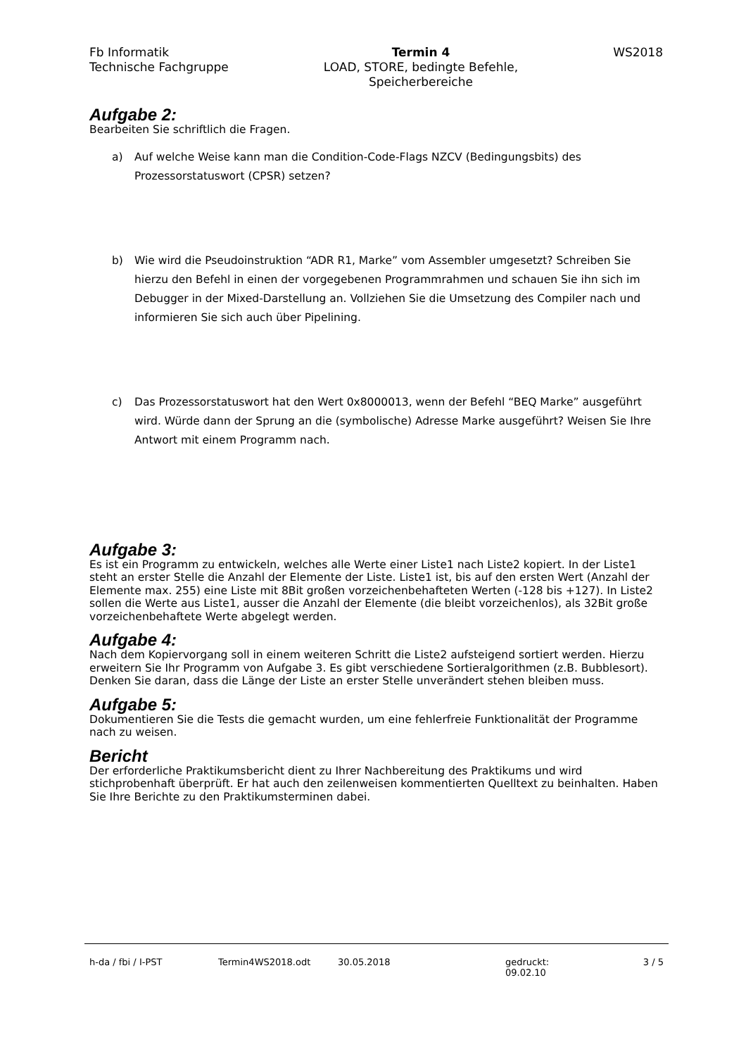Fb Informatik
Technische Fachgruppe
Termin 4
LOAD, STORE, bedingte Befehle,
Speicherbereiche
WS2018
Aufgabe 2:
Bearbeiten Sie schriftlich die Fragen.
a) Auf welche Weise kann man die Condition-Code-Flags NZCV (Bedingungsbits) des Prozessorstatuswort (CPSR) setzen?
b) Wie wird die Pseudoinstruktion “ADR R1, Marke” vom Assembler umgesetzt? Schreiben Sie hierzu den Befehl in einen der vorgegebenen Programmrahmen und schauen Sie ihn sich im Debugger in der Mixed-Darstellung an. Vollziehen Sie die Umsetzung des Compiler nach und informieren Sie sich auch über Pipelining.
c) Das Prozessorstatuswort hat den Wert 0x8000013, wenn der Befehl “BEQ Marke” ausgeführt wird. Würde dann der Sprung an die (symbolische) Adresse Marke ausgeführt? Weisen Sie Ihre Antwort mit einem Programm nach.
Aufgabe 3:
Es ist ein Programm zu entwickeln, welches alle Werte einer Liste1 nach Liste2 kopiert. In der Liste1 steht an erster Stelle die Anzahl der Elemente der Liste. Liste1 ist, bis auf den ersten Wert (Anzahl der Elemente max. 255) eine Liste mit 8Bit großen vorzeichenbehafteten Werten (-128 bis +127). In Liste2 sollen die Werte aus Liste1, ausser die Anzahl der Elemente (die bleibt vorzeichenlos), als 32Bit große vorzeichenbehaftete Werte abgelegt werden.
Aufgabe 4:
Nach dem Kopiervorgang soll in einem weiteren Schritt die Liste2 aufsteigend sortiert werden. Hierzu erweitern Sie Ihr Programm von Aufgabe 3. Es gibt verschiedene Sortieralgorithmen (z.B. Bubblesort). Denken Sie daran, dass die Länge der Liste an erster Stelle unverändert stehen bleiben muss.
Aufgabe 5:
Dokumentieren Sie die Tests die gemacht wurden, um eine fehlerfreie Funktionalität der Programme nach zu weisen.
Bericht
Der erforderliche Praktikumsbericht dient zu Ihrer Nachbereitung des Praktikums und wird stichprobenhaft überprüft. Er hat auch den zeilenweisen kommentierten Quelltext zu beinhalten. Haben Sie Ihre Berichte zu den Praktikumsterminen dabei.
h-da / fbi / I-PST Termin4WS2018.odt 30.05.2018 gedruckt: 09.02.10 3 / 5